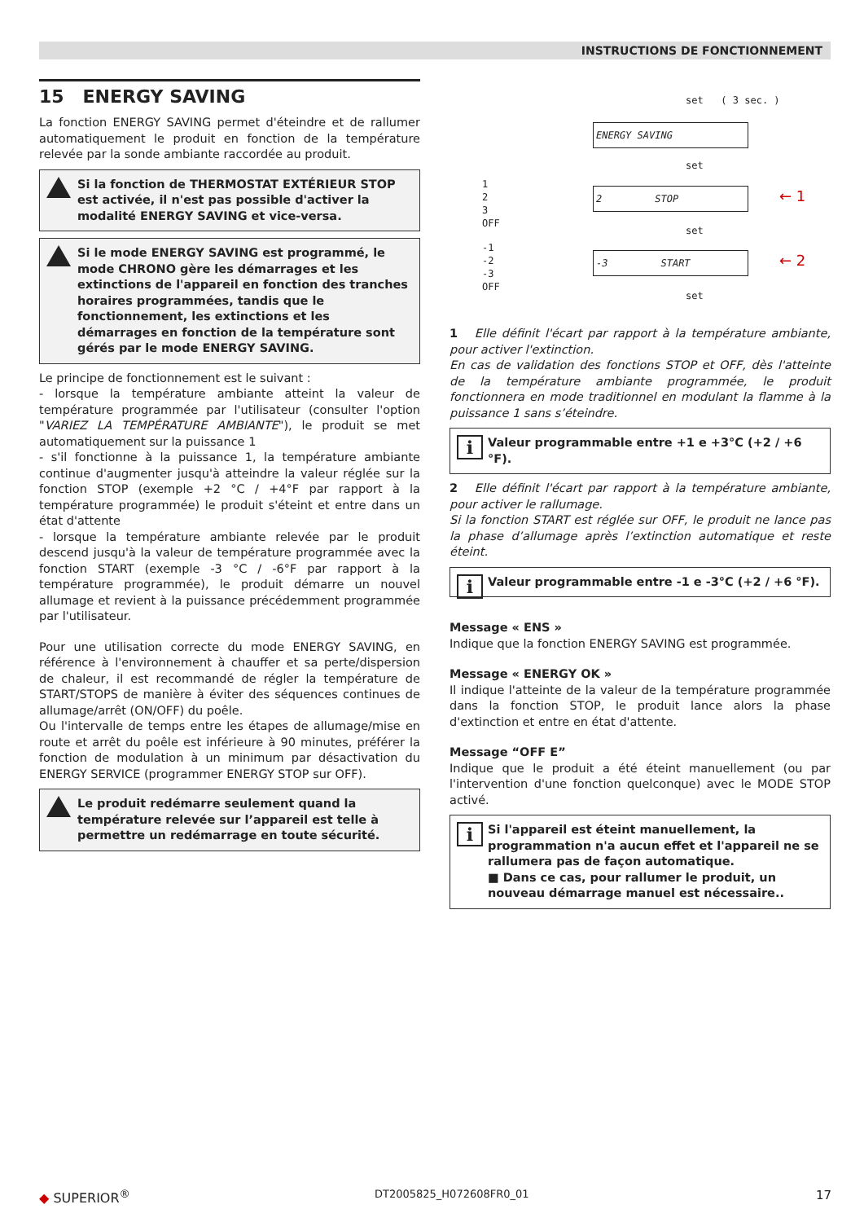INSTRUCTIONS DE FONCTIONNEMENT
15 ENERGY SAVING
La fonction ENERGY SAVING permet d'éteindre et de rallumer automatiquement le produit en fonction de la température relevée par la sonde ambiante raccordée au produit.
Si la fonction de THERMOSTAT EXTÉRIEUR STOP est activée, il n'est pas possible d'activer la modalité ENERGY SAVING et vice-versa.
Si le mode ENERGY SAVING est programmé, le mode CHRONO gère les démarrages et les extinctions de l'appareil en fonction des tranches horaires programmées, tandis que le fonctionnement, les extinctions et les démarrages en fonction de la température sont gérés par le mode ENERGY SAVING.
Le principe de fonctionnement est le suivant :
- lorsque la température ambiante atteint la valeur de température programmée par l'utilisateur (consulter l'option "VARIEZ LA TEMPÉRATURE AMBIANTE"), le produit se met automatiquement sur la puissance 1
- s'il fonctionne à la puissance 1, la température ambiante continue d'augmenter jusqu'à atteindre la valeur réglée sur la fonction STOP (exemple +2 °C / +4°F par rapport à la température programmée) le produit s'éteint et entre dans un état d'attente
- lorsque la température ambiante relevée par le produit descend jusqu'à la valeur de température programmée avec la fonction START (exemple -3 °C / -6°F par rapport à la température programmée), le produit démarre un nouvel allumage et revient à la puissance précédemment programmée par l'utilisateur.
Pour une utilisation correcte du mode ENERGY SAVING, en référence à l'environnement à chauffer et sa perte/dispersion de chaleur, il est recommandé de régler la température de START/STOPS de manière à éviter des séquences continues de allumage/arrêt (ON/OFF) du poêle.
Ou l'intervalle de temps entre les étapes de allumage/mise en route et arrêt du poêle est inférieure à 90 minutes, préférer la fonction de modulation à un minimum par désactivation du ENERGY SERVICE (programmer ENERGY STOP sur OFF).
Le produit redémarre seulement quand la température relevée sur l’appareil est telle à permettre un redémarrage en toute sécurité.
set ( 3 sec. )
ENERGY SAVING
set
1
2
3
OFF
2 STOP ← 1
set
-1
-2
-3
OFF
-3 START ← 2
set
1 Elle définit l'écart par rapport à la température ambiante, pour activer l'extinction.
En cas de validation des fonctions STOP et OFF, dès l'atteinte de la température ambiante programmée, le produit fonctionnera en mode traditionnel en modulant la flamme à la puissance 1 sans s’éteindre.
i Valeur programmable entre +1 e +3°C (+2 / +6 °F).
2 Elle définit l'écart par rapport à la température ambiante, pour activer le rallumage.
Si la fonction START est réglée sur OFF, le produit ne lance pas la phase d’allumage après l’extinction automatique et reste éteint.
i Valeur programmable entre -1 e -3°C (+2 / +6 °F).
Message « ENS »
Indique que la fonction ENERGY SAVING est programmée.
Message « ENERGY OK »
Il indique l'atteinte de la valeur de la température programmée dans la fonction STOP, le produit lance alors la phase d'extinction et entre en état d'attente.
Message “OFF E”
Indique que le produit a été éteint manuellement (ou par l'intervention d'une fonction quelconque) avec le MODE STOP activé.
i Si l'appareil est éteint manuellement, la programmation n'a aucun effet et l'appareil ne se rallumera pas de façon automatique.
■ Dans ce cas, pour rallumer le produit, un nouveau démarrage manuel est nécessaire..
◆ SUPERIOR<sup>®</sup> DT2005825_H072608FR0_01 17